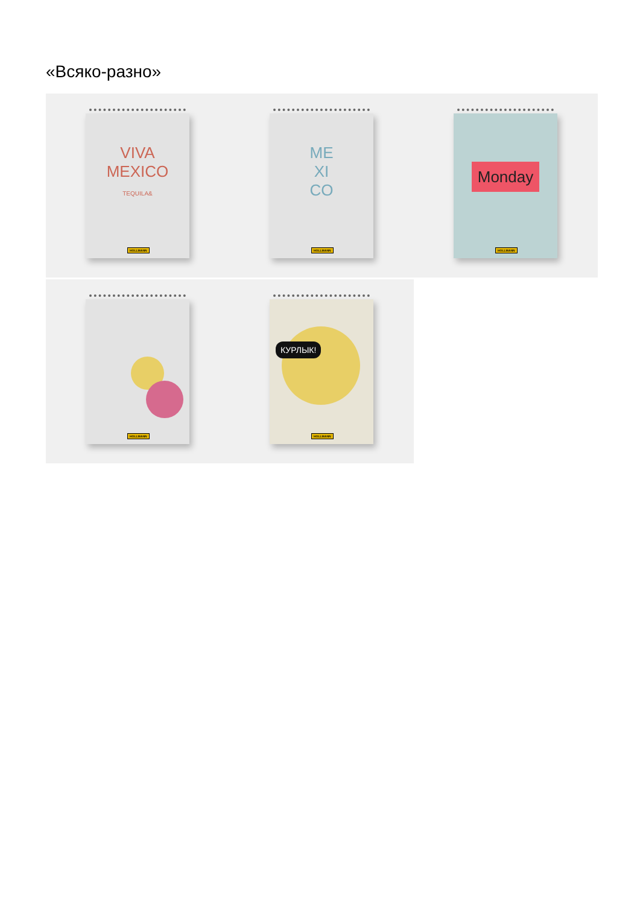«Всяко-разно»
VIVA MEXICO
TEQUILA&
HOLLMANN
ME
XI
CO
HOLLMANN
Monday
HOLLMANN
HOLLMANN
КУРЛЫК!
HOLLMANN